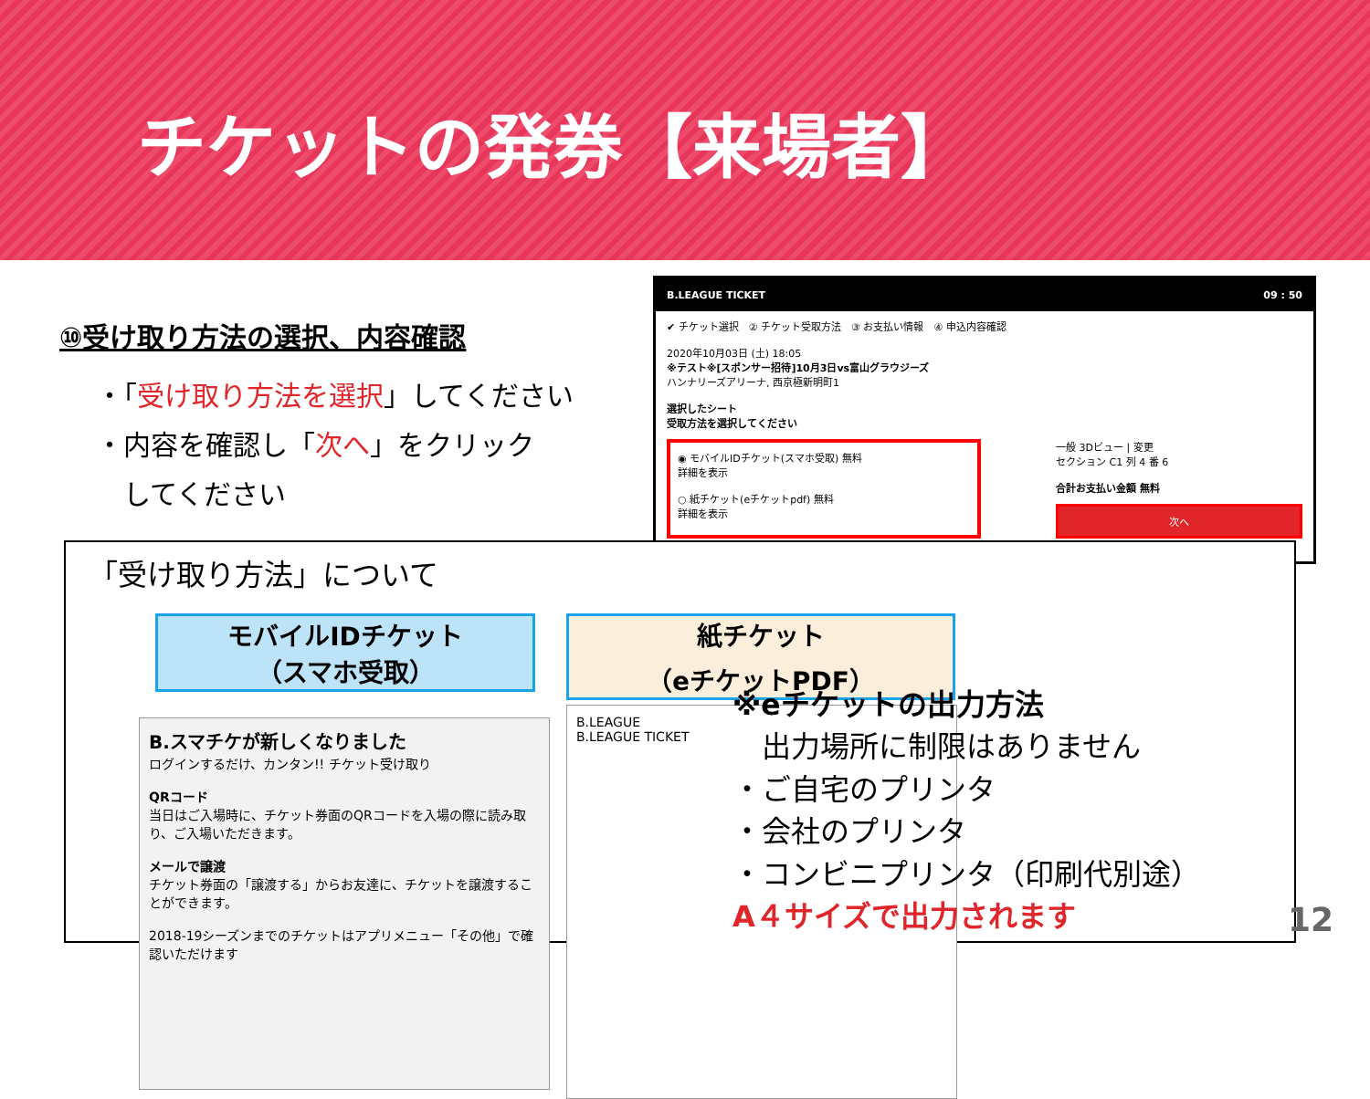チケットの発券【来場者】
⑩受け取り方法の選択、内容確認
・「受け取り方法を選択」してください
・内容を確認し「次へ」をクリック
　してください
B.LEAGUE TICKET 09 : 50
✔ チケット選択　② チケット受取方法　③ お支払い情報　④ 申込内容確認
2020年10月03日 (土) 18:05
※テスト※[スポンサー招待]10月3日vs富山グラウジーズ
ハンナリーズアリーナ, 西京極新明町1
選択したシート
受取方法を選択してください
◉ モバイルIDチケット(スマホ受取) 無料
詳細を表示
○ 紙チケット(eチケットpdf) 無料
詳細を表示
一般 3Dビュー | 変更
セクション C1 列 4 番 6
合計お支払い金額 無料
次へ
「受け取り方法」について
モバイルIDチケット
（スマホ受取）
紙チケット
（eチケットPDF）
B.スマチケが新しくなりました
ログインするだけ、カンタン!! チケット受け取り
QRコード
当日はご入場時に、チケット券面のQRコードを入場の際に読み取り、ご入場いただきます。
メールで譲渡
チケット券面の「譲渡する」からお友達に、チケットを譲渡することができます。
2018-19シーズンまでのチケットはアプリメニュー「その他」で確認いただけます
B.LEAGUE
B.LEAGUE TICKET
※eチケットの出力方法
　出力場所に制限はありません
・ご自宅のプリンタ
・会社のプリンタ
・コンビニプリンタ（印刷代別途）
A４サイズで出力されます
12